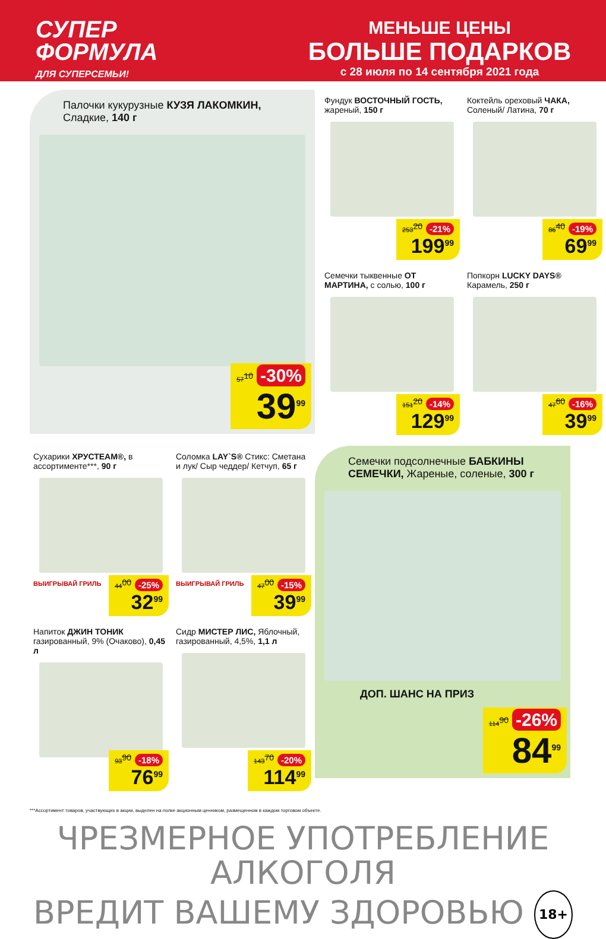СУПЕР
ФОРМУЛА
ДЛЯ СУПЕРСЕМЬИ!
МЕНЬШЕ ЦЕНЫ
БОЛЬШЕ ПОДАРКОВ
с 28 июля по 14 сентября 2021 года
Палочки кукурузные КУЗЯ ЛАКОМКИН, Сладкие, 140 г
57<sup>10</sup> -30%
39<sup>99</sup>
Фундук ВОСТОЧНЫЙ ГОСТЬ, жареный, 150 г
253<sup>20</sup> -21%
199<sup>99</sup>
Коктейль ореховый ЧАКА, Соленый/ Латина, 70 г
86<sup>40</sup> -19%
69<sup>99</sup>
Семечки тыквенные ОТ МАРТИНА, с солью, 100 г
151<sup>20</sup> -14%
129<sup>99</sup>
Попкорн LUCKY DAYS® Карамель, 250 г
47<sup>60</sup> -16%
39<sup>99</sup>
Сухарики ХРУСТЕАМ®, в ассортименте***, 90 г
ВЫИГРЫВАЙ ГРИЛЬ
44<sup>00</sup> -25%
32<sup>99</sup>
Напиток ДЖИН ТОНИК газированный, 9% (Очаково), 0,45 л
93<sup>90</sup> -18%
76<sup>99</sup>
Соломка LAY`S® Стикс: Сметана и лук/ Сыр чеддер/ Кетчуп, 65 г
ВЫИГРЫВАЙ ГРИЛЬ
47<sup>00</sup> -15%
39<sup>99</sup>
Сидр МИСТЕР ЛИС, Яблочный, газированный, 4,5%, 1,1 л
143<sup>70</sup> -20%
114<sup>99</sup>
Семечки подсолнечные БАБКИНЫ СЕМЕЧКИ, Жареные, соленые, 300 г
ДОП. ШАНС НА ПРИЗ
114<sup>90</sup> -26%
84<sup>99</sup>
***Ассортимент товаров, участвующих в акции, выделен на полке акционным ценником, размещенном в каждом торговом объекте.
ЧРЕЗМЕРНОЕ УПОТРЕБЛЕНИЕ АЛКОГОЛЯ
ВРЕДИТ ВАШЕМУ ЗДОРОВЬЮ 18+